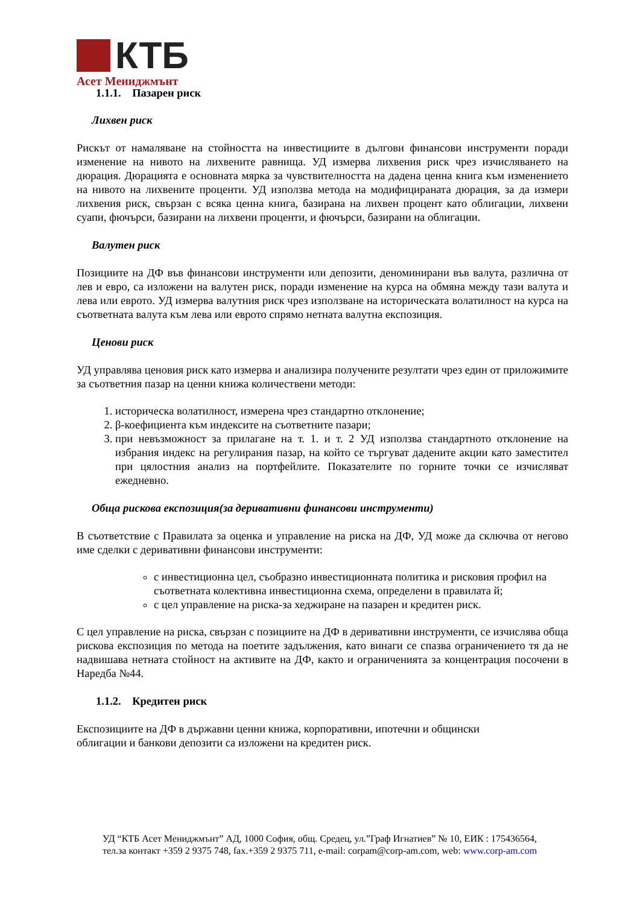КТБ
Асет Мениджмънт
1.1.1. Пазарен риск
Лихвен риск
Рискът от намаляване на стойността на инвестициите в дългови финансови инструменти поради изменение на нивото на лихвените равнища. УД измерва лихвения риск чрез изчисляването на дюрация. Дюрацията е основната мярка за чувствителността на дадена ценна книга към изменението на нивото на лихвените проценти. УД използва метода на модифицираната дюрация, за да измери лихвения риск, свързан с всяка ценна книга, базирана на лихвен процент като облигации, лихвени суапи, фючърси, базирани на лихвени проценти, и фючърси, базирани на облигации.
Валутен риск
Позициите на ДФ във финансови инструменти или депозити, деноминирани във валута, различна от лев и евро, са изложени на валутен риск, поради изменение на курса на обмяна между тази валута и лева или еврото. УД измерва валутния риск чрез използване на историческата волатилност на курса на съответната валута към лева или еврото спрямо нетната валутна експозиция.
Ценови риск
УД управлява ценовия риск като измерва и анализира получените резултати чрез един от приложимите за съответния пазар на ценни книжа количествени методи:
1. историческа волатилност, измерена чрез стандартно отклонение;
2. β-коефициента към индексите на съответните пазари;
3. при невъзможност за прилагане на т. 1. и т. 2 УД използва стандартното отклонение на избрания индекс на регулирания пазар, на който се търгуват дадените акции като заместител при цялостния анализ на портфейлите. Показателите по горните точки се изчисляват ежедневно.
Обща рискова експозиция(за деривативни финансови инструменти)
В съответствие с Правилата за оценка и управление на риска на ДФ, УД може да сключва от негово име сделки с деривативни финансови инструменти:
с инвестиционна цел, съобразно инвестиционната политика и рисковия профил на съответната колективна инвестиционна схема, определени в правилата й;
с цел управление на риска-за хеджиране на пазарен и кредитен риск.
С цел управление на риска, свързан с позициите на ДФ в деривативни инструменти, се изчислява обща рискова експозиция по метода на поетите задължения, като винаги се спазва ограничението тя да не надвишава нетната стойност на активите на ДФ, както и ограниченията за концентрация посочени в Наредба №44.
1.1.2. Кредитен риск
Експозициите на ДФ в държавни ценни книжа, корпоративни, ипотечни и общински
облигации и банкови депозити са изложени на кредитен риск.
УД “КТБ Асет Мениджмънт” АД, 1000 София, общ. Средец, ул.”Граф Игнатиев” № 10, ЕИК : 175436564,
тел.за контакт +359 2 9375 748, fax.+359 2 9375 711, e-mail: corpam@corp-am.com, web: www.corp-am.com